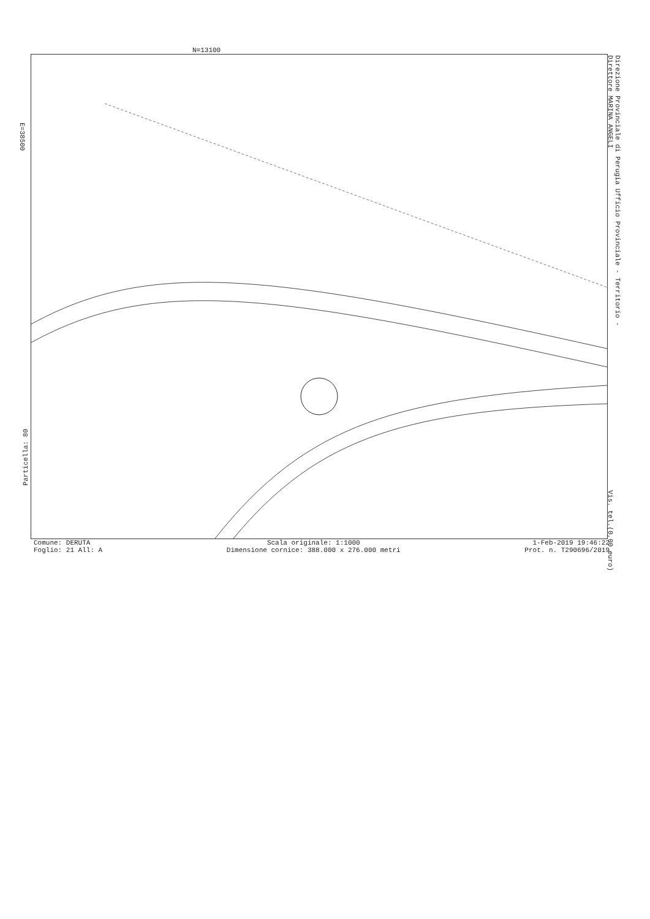N=13100
E=38500
Direzione Provinciale di Perugia Ufficio Provinciale - Territorio - Direttore MARINA ANGELI
Vis. tel.(0,00 euro)
Particella: 80
Comune: DERUTA
Foglio: 21 All: A
Scala originale: 1:1000
Dimensione cornice: 388.000 x 276.000 metri
1-Feb-2019 19:46:22
Prot. n. T290696/2019